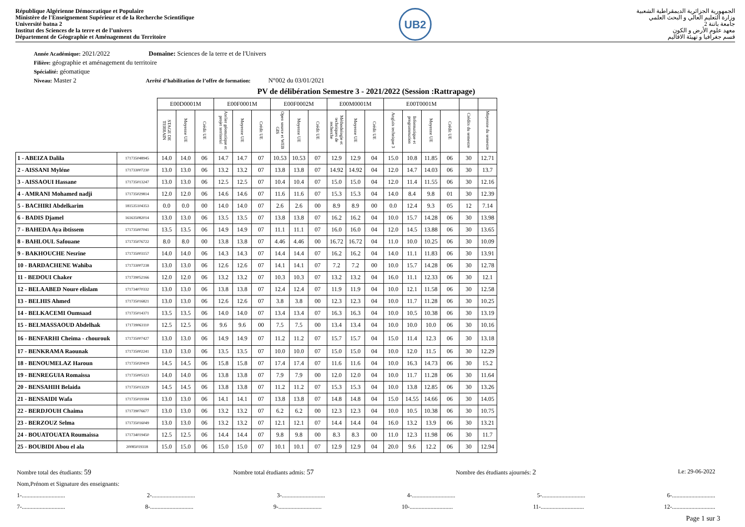République Algérienne Démocratique et Populaire
Ministère de l'Enseignement Supérieur et de la Recherche Scientifique
Université batna 2
Institut des Sciences de la terre et de l’univers
Département de Géographie et Aménagement du Territoire
UB2
الجمهورية الجزائرية الديمقراطية الشعبية
وزارة التعليم العالي و البحث العلمي
جامعة باتنة 2
معهد علوم الأرض و الكون
قسم جغرافيا و تهيئة الاقاليم
Année Académique: 2021/2022 Domaine: Sciences de la terre et de l'Univers
Filière: géographie et aménagement du territoire
Spécialité: géomatique
Niveau: Master 2 Arrêté d’habilitation de l’offre de formation: N°002 du 03/01/2021
PV de délibération Semestre 3 - 2021/2022 (Session :Rattrapage)
| | | E00D0001M | | | E00F0001M | | | E00F0002M | | | E00M0001M | | | E00T0001M | | | | | |
| --- | --- | --- | --- | --- | --- | --- | --- | --- | --- | --- | --- | --- | --- | --- | --- | --- | --- | --- | --- |
| | | STAGE DE TERRAIN | Moyenne UE | Crédit UE | Atelier géomatique et projet territorial | Moyenne UE | Crédit UE | Open source et WEB GIS | Moyenne UE | Crédit UE | Méthodologie et techniques de recherche | Moyenne UE | Crédit UE | Anglais technique 3 | Informatique et programmation | Moyenne UE | Crédit UE | Crédits du semestre | Moyenne du semestre |
| 1 - ABEIZA Dalila | 171735048945 | 14.0 | 14.0 | 06 | 14.7 | 14.7 | 07 | 10.53 | 10.53 | 07 | 12.9 | 12.9 | 04 | 15.0 | 10.8 | 11.85 | 06 | 30 | 12.71 |
| 2 - AISSANI Myléne | 171733007230 | 13.0 | 13.0 | 06 | 13.2 | 13.2 | 07 | 13.8 | 13.8 | 07 | 14.92 | 14.92 | 04 | 12.0 | 14.7 | 14.03 | 06 | 30 | 13.7 |
| 3 - AISSAOUI Hassane | 171735013247 | 13.0 | 13.0 | 06 | 12.5 | 12.5 | 07 | 10.4 | 10.4 | 07 | 15.0 | 15.0 | 04 | 12.0 | 11.4 | 11.55 | 06 | 30 | 12.16 |
| 4 - AMRANI Mohamed nadji | 171735029814 | 12.0 | 12.0 | 06 | 14.6 | 14.6 | 07 | 11.6 | 11.6 | 07 | 15.3 | 15.3 | 04 | 14.0 | 8.4 | 9.8 | 01 | 30 | 12.39 |
| 5 - BACHIRI Abdelkarim | 181535104353 | 0.0 | 0.0 | 00 | 14.0 | 14.0 | 07 | 2.6 | 2.6 | 00 | 8.9 | 8.9 | 00 | 0.0 | 12.4 | 9.3 | 05 | 12 | 7.14 |
| 6 - BADIS Djamel | 161635082014 | 13.0 | 13.0 | 06 | 13.5 | 13.5 | 07 | 13.8 | 13.8 | 07 | 16.2 | 16.2 | 04 | 10.0 | 15.7 | 14.28 | 06 | 30 | 13.98 |
| 7 - BAHEDA Aya ibtissem | 171735007041 | 13.5 | 13.5 | 06 | 14.9 | 14.9 | 07 | 11.1 | 11.1 | 07 | 16.0 | 16.0 | 04 | 12.0 | 14.5 | 13.88 | 06 | 30 | 13.65 |
| 8 - BAHLOUL Safouane | 171735076722 | 8.0 | 8.0 | 00 | 13.8 | 13.8 | 07 | 4.46 | 4.46 | 00 | 16.72 | 16.72 | 04 | 11.0 | 10.0 | 10.25 | 06 | 30 | 10.09 |
| 9 - BAKHOUCHE Nesrine | 171735003157 | 14.0 | 14.0 | 06 | 14.3 | 14.3 | 07 | 14.4 | 14.4 | 07 | 16.2 | 16.2 | 04 | 14.0 | 11.1 | 11.83 | 06 | 30 | 13.91 |
| 10 - BARDACHENE Wahiba | 171733007238 | 13.0 | 13.0 | 06 | 12.6 | 12.6 | 07 | 14.1 | 14.1 | 07 | 7.2 | 7.2 | 00 | 10.0 | 15.7 | 14.28 | 06 | 30 | 12.78 |
| 11 - BEDOUI Chaker | 171739052166 | 12.0 | 12.0 | 06 | 13.2 | 13.2 | 07 | 10.3 | 10.3 | 07 | 13.2 | 13.2 | 04 | 16.0 | 11.1 | 12.33 | 06 | 30 | 12.1 |
| 12 - BELAABED Noure elislam | 171734070332 | 13.0 | 13.0 | 06 | 13.8 | 13.8 | 07 | 12.4 | 12.4 | 07 | 11.9 | 11.9 | 04 | 10.0 | 12.1 | 11.58 | 06 | 30 | 12.58 |
| 13 - BELHIS Ahmed | 171735016821 | 13.0 | 13.0 | 06 | 12.6 | 12.6 | 07 | 3.8 | 3.8 | 00 | 12.3 | 12.3 | 04 | 10.0 | 11.7 | 11.28 | 06 | 30 | 10.25 |
| 14 - BELKACEMI Oumsaad | 171735014371 | 13.5 | 13.5 | 06 | 14.0 | 14.0 | 07 | 13.4 | 13.4 | 07 | 16.3 | 16.3 | 04 | 10.0 | 10.5 | 10.38 | 06 | 30 | 13.19 |
| 15 - BELMASSAOUD Abdelhak | 171739063110 | 12.5 | 12.5 | 06 | 9.6 | 9.6 | 00 | 7.5 | 7.5 | 00 | 13.4 | 13.4 | 04 | 10.0 | 10.0 | 10.0 | 06 | 30 | 10.16 |
| 16 - BENFARHI Cheima - chourouk | 171735007427 | 13.0 | 13.0 | 06 | 14.9 | 14.9 | 07 | 11.2 | 11.2 | 07 | 15.7 | 15.7 | 04 | 15.0 | 11.4 | 12.3 | 06 | 30 | 13.18 |
| 17 - BENKRAMA Raounak | 171735002241 | 13.0 | 13.0 | 06 | 13.5 | 13.5 | 07 | 10.0 | 10.0 | 07 | 15.0 | 15.0 | 04 | 10.0 | 12.0 | 11.5 | 06 | 30 | 12.29 |
| 18 - BENOUMELAZ Haroun | 171735020419 | 14.5 | 14.5 | 06 | 15.8 | 15.8 | 07 | 17.4 | 17.4 | 07 | 11.6 | 11.6 | 04 | 10.0 | 16.3 | 14.73 | 06 | 30 | 15.2 |
| 19 - BENREGUIA Romaissa | 171735005323 | 14.0 | 14.0 | 06 | 13.8 | 13.8 | 07 | 7.9 | 7.9 | 00 | 12.0 | 12.0 | 04 | 10.0 | 11.7 | 11.28 | 06 | 30 | 11.64 |
| 20 - BENSAHIH Belaida | 171735013229 | 14.5 | 14.5 | 06 | 13.8 | 13.8 | 07 | 11.2 | 11.2 | 07 | 15.3 | 15.3 | 04 | 10.0 | 13.8 | 12.85 | 06 | 30 | 13.26 |
| 21 - BENSAIDI Wafa | 171735019184 | 13.0 | 13.0 | 06 | 14.1 | 14.1 | 07 | 13.8 | 13.8 | 07 | 14.8 | 14.8 | 04 | 15.0 | 14.55 | 14.66 | 06 | 30 | 14.05 |
| 22 - BERDJOUH Chaima | 171739076677 | 13.0 | 13.0 | 06 | 13.2 | 13.2 | 07 | 6.2 | 6.2 | 00 | 12.3 | 12.3 | 04 | 10.0 | 10.5 | 10.38 | 06 | 30 | 10.75 |
| 23 - BERZOUZ Selma | 171735016049 | 13.0 | 13.0 | 06 | 13.2 | 13.2 | 07 | 12.1 | 12.1 | 07 | 14.4 | 14.4 | 04 | 16.0 | 13.2 | 13.9 | 06 | 30 | 13.21 |
| 24 - BOUATOUATA Roumaissa | 171734019450 | 12.5 | 12.5 | 06 | 14.4 | 14.4 | 07 | 9.8 | 9.8 | 00 | 8.3 | 8.3 | 00 | 11.0 | 12.3 | 11.98 | 06 | 30 | 11.7 |
| 25 - BOUBIDI Abou el ala | 20085019318 | 15.0 | 15.0 | 06 | 15.0 | 15.0 | 07 | 10.1 | 10.1 | 07 | 12.9 | 12.9 | 04 | 20.0 | 9.6 | 12.2 | 06 | 30 | 12.94 |
Nombre total des étudiants: 59 Nombre total étudiants admis: 57 Nombre des étudiants ajournés: 2 Le: 29-06-2022
Nom,Prénom et Signature des enseignants:
1-............................. 2-............................. 3-............................. 4-............................. 5-............................. 6-.............................
7-............................. 8-............................. 9-............................. 10-............................. 11-............................. 12-.............................
Page 1 sur 3